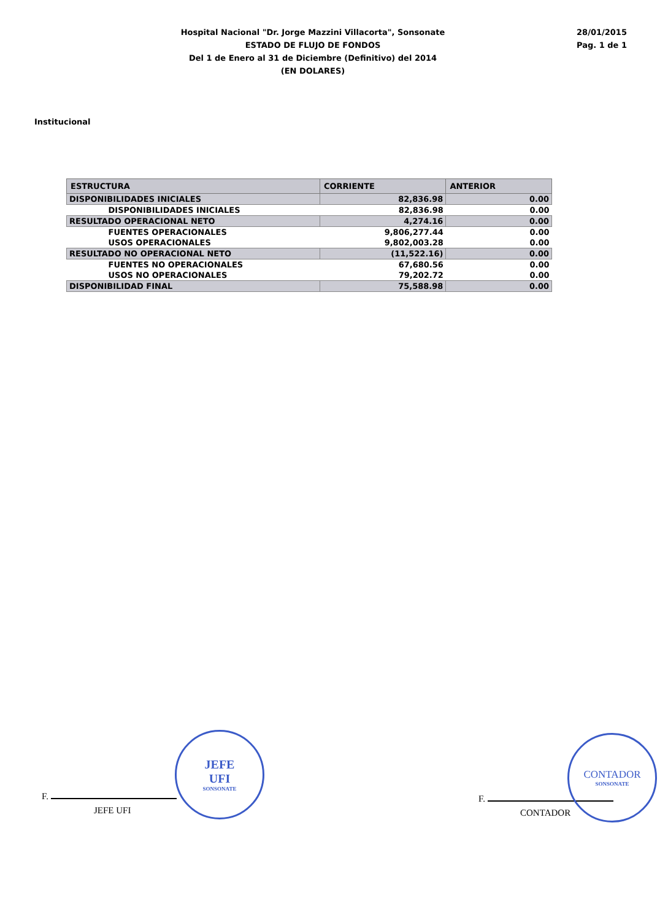Hospital Nacional "Dr. Jorge Mazzini Villacorta", Sonsonate
ESTADO DE FLUJO DE FONDOS
Del 1 de Enero al 31 de Diciembre (Definitivo) del 2014
(EN DOLARES)
28/01/2015
Pag. 1 de 1
Institucional
| ESTRUCTURA | CORRIENTE | ANTERIOR |
| --- | --- | --- |
| DISPONIBILIDADES INICIALES | 82,836.98 | 0.00 |
| DISPONIBILIDADES INICIALES | 82,836.98 | 0.00 |
| RESULTADO OPERACIONAL NETO | 4,274.16 | 0.00 |
| FUENTES OPERACIONALES | 9,806,277.44 | 0.00 |
| USOS OPERACIONALES | 9,802,003.28 | 0.00 |
| RESULTADO NO OPERACIONAL NETO | (11,522.16) | 0.00 |
| FUENTES NO OPERACIONALES | 67,680.56 | 0.00 |
| USOS NO OPERACIONALES | 79,202.72 | 0.00 |
| DISPONIBILIDAD FINAL | 75,588.98 | 0.00 |
F.
JEFE UFI
JEFE
UFI
SONSONATE
F.
CONTADOR
CONTADOR
SONSONATE